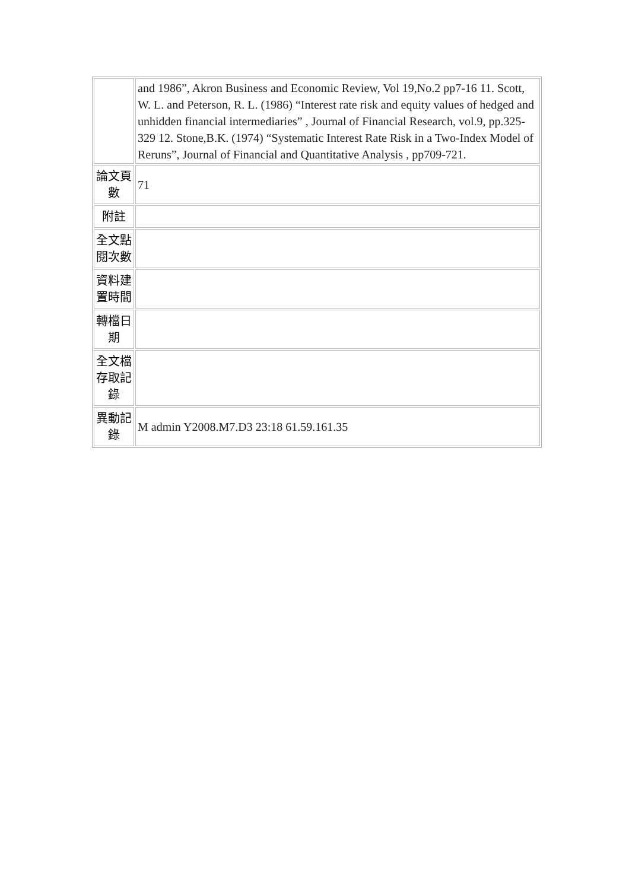| | and 1986”, Akron Business and Economic Review, Vol 19,No.2 pp7-16 11. Scott, W. L. and Peterson, R. L. (1986) “Interest rate risk and equity values of hedged and unhidden financial intermediaries” , Journal of Financial Research, vol.9, pp.325-329 12. Stone,B.K. (1974) “Systematic Interest Rate Risk in a Two-Index Model of Reruns”, Journal of Financial and Quantitative Analysis , pp709-721. |
| 論文頁數 | 71 |
| 附註 | |
| 全文點閱次數 | |
| 資料建置時間 | |
| 轉檔日期 | |
| 全文檔存取記錄 | |
| 異動記錄 | M admin Y2008.M7.D3 23:18 61.59.161.35 |